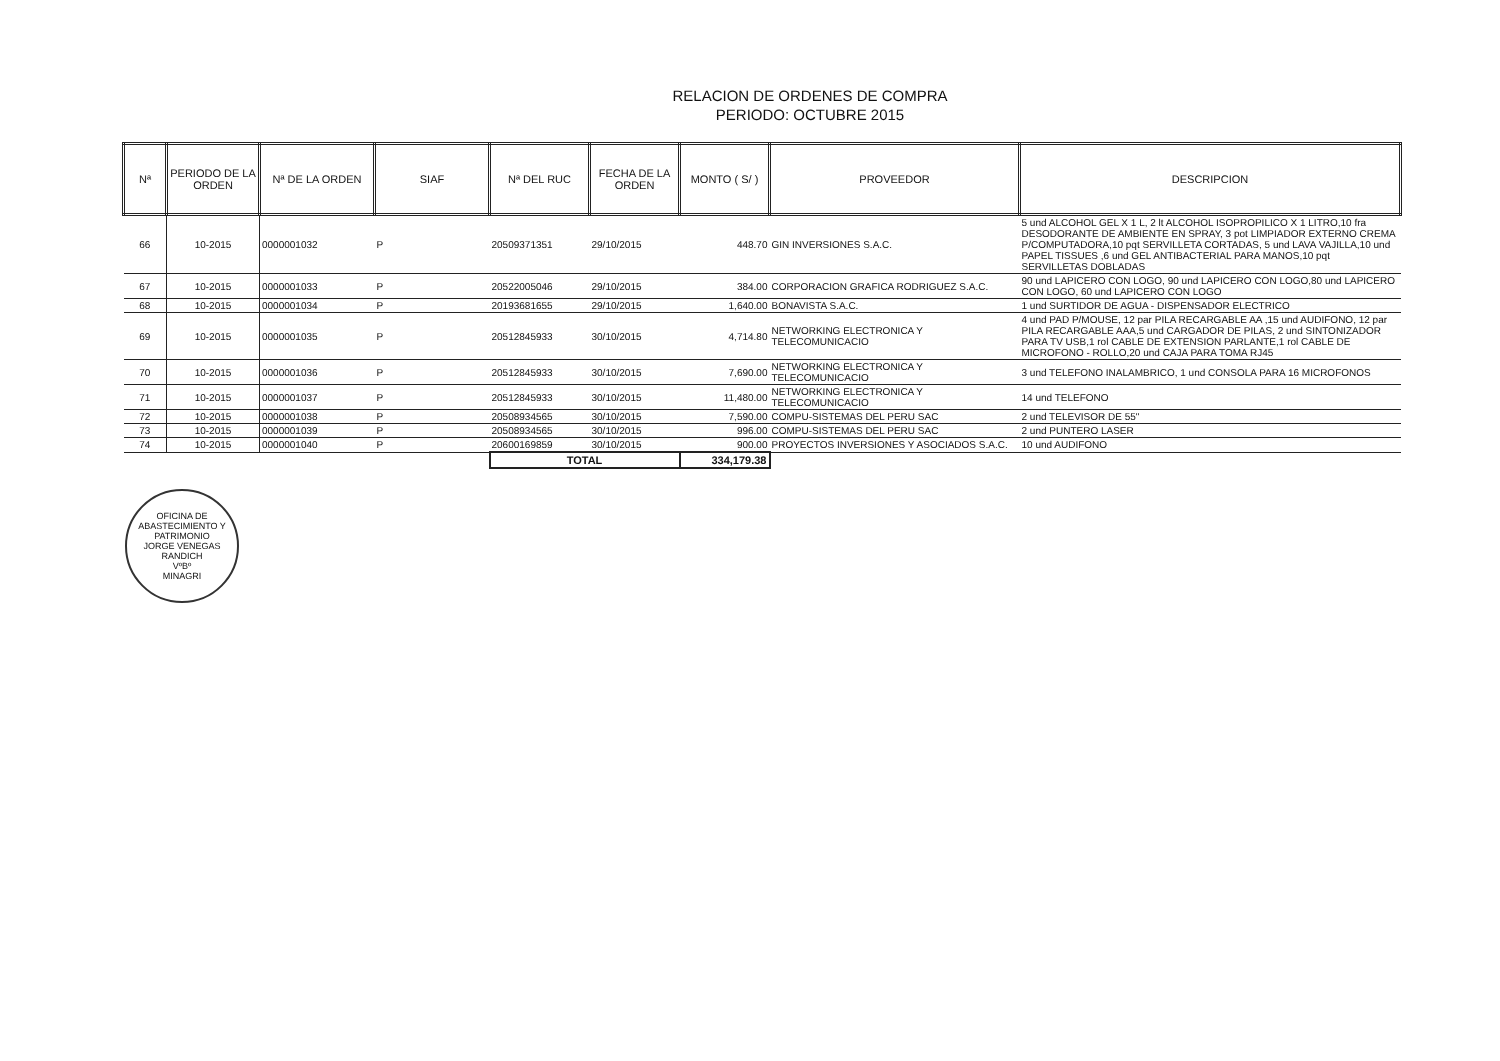RELACION DE ORDENES DE COMPRA
PERIODO: OCTUBRE 2015
| Nª | PERIODO DE LA ORDEN | Nª DE LA ORDEN | SIAF | Nª DEL RUC | FECHA DE LA ORDEN | MONTO ( S/ ) | PROVEEDOR | DESCRIPCION |
| --- | --- | --- | --- | --- | --- | --- | --- | --- |
| 66 | 10-2015 | 0000001032 | P | 20509371351 | 29/10/2015 | 448.70 | GIN INVERSIONES S.A.C. | 5 und ALCOHOL GEL X 1 L, 2 lt ALCOHOL ISOPROPILICO X 1 LITRO,10 fra DESODORANTE DE AMBIENTE EN SPRAY, 3 pot LIMPIADOR EXTERNO CREMA P/COMPUTADORA,10 pqt SERVILLETA CORTADAS, 5 und LAVA VAJILLA,10 und PAPEL TISSUES ,6 und GEL ANTIBACTERIAL PARA MANOS,10 pqt SERVILLETAS DOBLADAS |
| 67 | 10-2015 | 0000001033 | P | 20522005046 | 29/10/2015 | 384.00 | CORPORACION GRAFICA RODRIGUEZ S.A.C. | 90 und LAPICERO CON LOGO, 90 und LAPICERO CON LOGO,80 und LAPICERO CON LOGO, 60 und LAPICERO CON LOGO |
| 68 | 10-2015 | 0000001034 | P | 20193681655 | 29/10/2015 | 1,640.00 | BONAVISTA S.A.C. | 1 und SURTIDOR DE AGUA - DISPENSADOR ELECTRICO |
| 69 | 10-2015 | 0000001035 | P | 20512845933 | 30/10/2015 | 4,714.80 | NETWORKING ELECTRONICA Y TELECOMUNICACIO | 4 und PAD P/MOUSE, 12 par PILA RECARGABLE AA ,15 und AUDIFONO, 12 par PILA RECARGABLE AAA,5 und CARGADOR DE PILAS, 2 und SINTONIZADOR PARA TV USB,1 rol CABLE DE EXTENSION PARLANTE,1 rol CABLE DE MICROFONO - ROLLO,20 und CAJA PARA TOMA RJ45 |
| 70 | 10-2015 | 0000001036 | P | 20512845933 | 30/10/2015 | 7,690.00 | NETWORKING ELECTRONICA Y TELECOMUNICACIO | 3 und TELEFONO INALAMBRICO, 1 und CONSOLA PARA 16 MICROFONOS |
| 71 | 10-2015 | 0000001037 | P | 20512845933 | 30/10/2015 | 11,480.00 | NETWORKING ELECTRONICA Y TELECOMUNICACIO | 14 und TELEFONO |
| 72 | 10-2015 | 0000001038 | P | 20508934565 | 30/10/2015 | 7,590.00 | COMPU-SISTEMAS DEL PERU SAC | 2 und TELEVISOR DE 55" |
| 73 | 10-2015 | 0000001039 | P | 20508934565 | 30/10/2015 | 996.00 | COMPU-SISTEMAS DEL PERU SAC | 2 und PUNTERO LASER |
| 74 | 10-2015 | 0000001040 | P | 20600169859 | 30/10/2015 | 900.00 | PROYECTOS INVERSIONES Y ASOCIADOS S.A.C. | 10 und AUDIFONO |
| | | | | TOTAL | | 334,179.38 | | |
OFICINA DE ABASTECIMIENTO Y PATRIMONIO
JORGE VENEGAS RANDICH
VºBº
MINAGRI